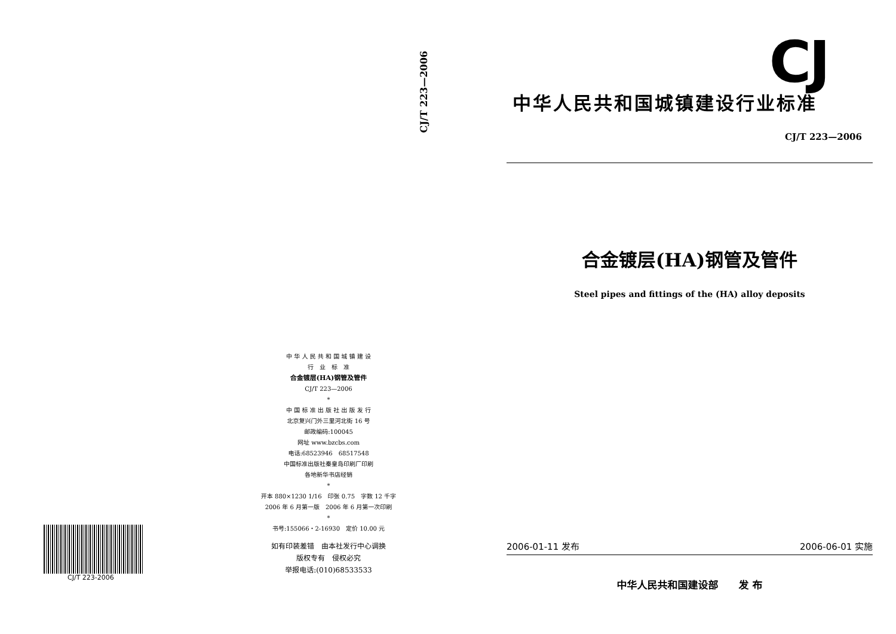CJ/T 223—2006
中 华 人 民 共 和 国 城 镇 建 设
行　业　标　准
合金镀层(HA)钢管及管件
CJ/T 223—2006
*
中 国 标 准 出 版 社 出 版 发 行
北京复兴门外三里河北街 16 号
邮政编码:100045
网址 www.bzcbs.com
电话:68523946　68517548
中国标准出版社秦皇岛印刷厂印刷
各地新华书店经销
*
开本 880×1230 1/16　印张 0.75　字数 12 千字
2006 年 6 月第一版　2006 年 6 月第一次印刷
*
书号:155066・2-16930　定价 10.00 元
如有印装差错　由本社发行中心调换
版权专有　侵权必究
举报电话:(010)68533533
CJ/T 223-2006
CJ
中华人民共和国城镇建设行业标准
CJ/T 223—2006
合金镀层(HA)钢管及管件
Steel pipes and fittings of the (HA) alloy deposits
2006-01-11 发布 2006-06-01 实施
中华人民共和国建设部　　发 布